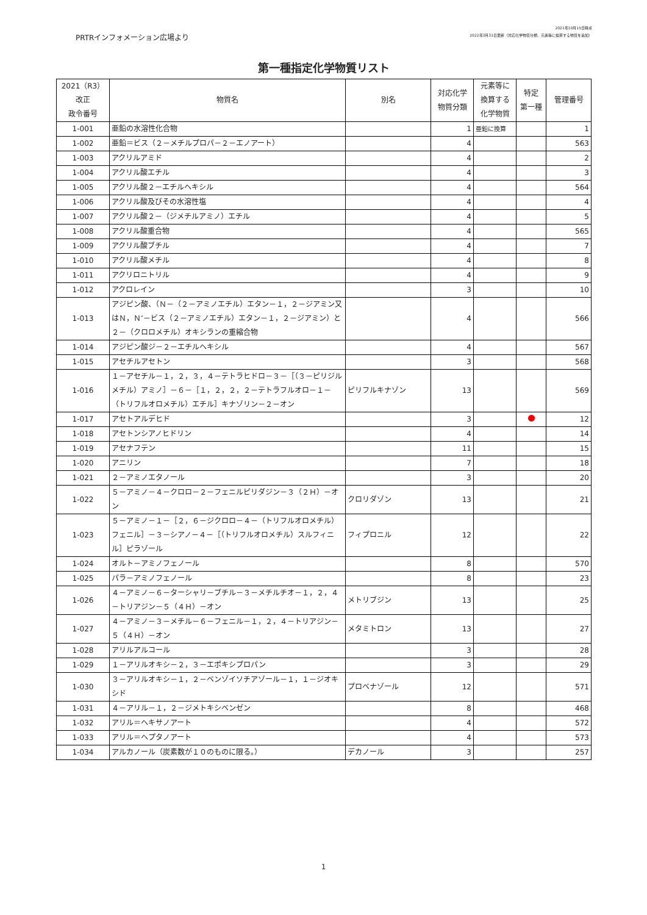PRTRインフォメーション広場より
2021年10月15日時点
2022年3月31日更新（対応化学物質分類、元素等に換算する物質を追加）
第一種指定化学物質リスト
| 2021（R3） 改正 政令番号 | 物質名 | 別名 | 対応化学 物質分類 | 元素等に 換算する 化学物質 | 特定 第一種 | 管理番号 |
| --- | --- | --- | --- | --- | --- | --- |
| 1-001 | 亜鉛の水溶性化合物 | | 1 | 亜鉛に換算 | | 1 |
| 1-002 | 亜鉛＝ビス（２－メチルプロパ－２－エノアート） | | 4 | | | 563 |
| 1-003 | アクリルアミド | | 4 | | | 2 |
| 1-004 | アクリル酸エチル | | 4 | | | 3 |
| 1-005 | アクリル酸２－エチルヘキシル | | 4 | | | 564 |
| 1-006 | アクリル酸及びその水溶性塩 | | 4 | | | 4 |
| 1-007 | アクリル酸２－（ジメチルアミノ）エチル | | 4 | | | 5 |
| 1-008 | アクリル酸重合物 | | 4 | | | 565 |
| 1-009 | アクリル酸ブチル | | 4 | | | 7 |
| 1-010 | アクリル酸メチル | | 4 | | | 8 |
| 1-011 | アクリロニトリル | | 4 | | | 9 |
| 1-012 | アクロレイン | | 3 | | | 10 |
| 1-013 | アジピン酸、（Ｎ－（２－アミノエチル）エタン－１，２－ジアミン又はＮ，Ｎ’－ビス（２－アミノエチル）エタン－１，２－ジアミン）と２－（クロロメチル）オキシランの重縮合物 | | 4 | | | 566 |
| 1-014 | アジピン酸ジ－２－エチルヘキシル | | 4 | | | 567 |
| 1-015 | アセチルアセトン | | 3 | | | 568 |
| 1-016 | １－アセチル－１，２，３，４－テトラヒドロ－３－［（３－ピリジルメチル）アミノ］－６－［１，２，２，２－テトラフルオロ－１－（トリフルオロメチル）エチル］キナゾリン－２－オン | ピリフルキナゾン | 13 | | | 569 |
| 1-017 | アセトアルデヒド | | 3 | | | 12 |
| 1-018 | アセトンシアノヒドリン | | 4 | | | 14 |
| 1-019 | アセナフテン | | 11 | | | 15 |
| 1-020 | アニリン | | 7 | | | 18 |
| 1-021 | ２－アミノエタノール | | 3 | | | 20 |
| 1-022 | ５－アミノ－４－クロロ－２－フェニルピリダジン－３（２Ｈ）－オン | クロリダゾン | 13 | | | 21 |
| 1-023 | ５－アミノ－１－［２，６－ジクロロ－４－（トリフルオロメチル）フェニル］－３－シアノ－４－［（トリフルオロメチル）スルフィニル］ピラゾール | フィプロニル | 12 | | | 22 |
| 1-024 | オルト－アミノフェノール | | 8 | | | 570 |
| 1-025 | パラ－アミノフェノール | | 8 | | | 23 |
| 1-026 | ４－アミノ－６－ターシャリ－ブチル－３－メチルチオ－１，２，４－トリアジン－５（４Ｈ）－オン | メトリブジン | 13 | | | 25 |
| 1-027 | ４－アミノ－３－メチル－６－フェニル－１，２，４－トリアジン－５（４Ｈ）－オン | メタミトロン | 13 | | | 27 |
| 1-028 | アリルアルコール | | 3 | | | 28 |
| 1-029 | １－アリルオキシ－２，３－エポキシプロパン | | 3 | | | 29 |
| 1-030 | ３－アリルオキシ－１，２－ベンゾイソチアゾール－１，１－ジオキシド | プロベナゾール | 12 | | | 571 |
| 1-031 | ４－アリル－１，２－ジメトキシベンゼン | | 8 | | | 468 |
| 1-032 | アリル＝ヘキサノアート | | 4 | | | 572 |
| 1-033 | アリル＝ヘプタノアート | | 4 | | | 573 |
| 1-034 | アルカノール（炭素数が１０のものに限る。） | デカノール | 3 | | | 257 |
1